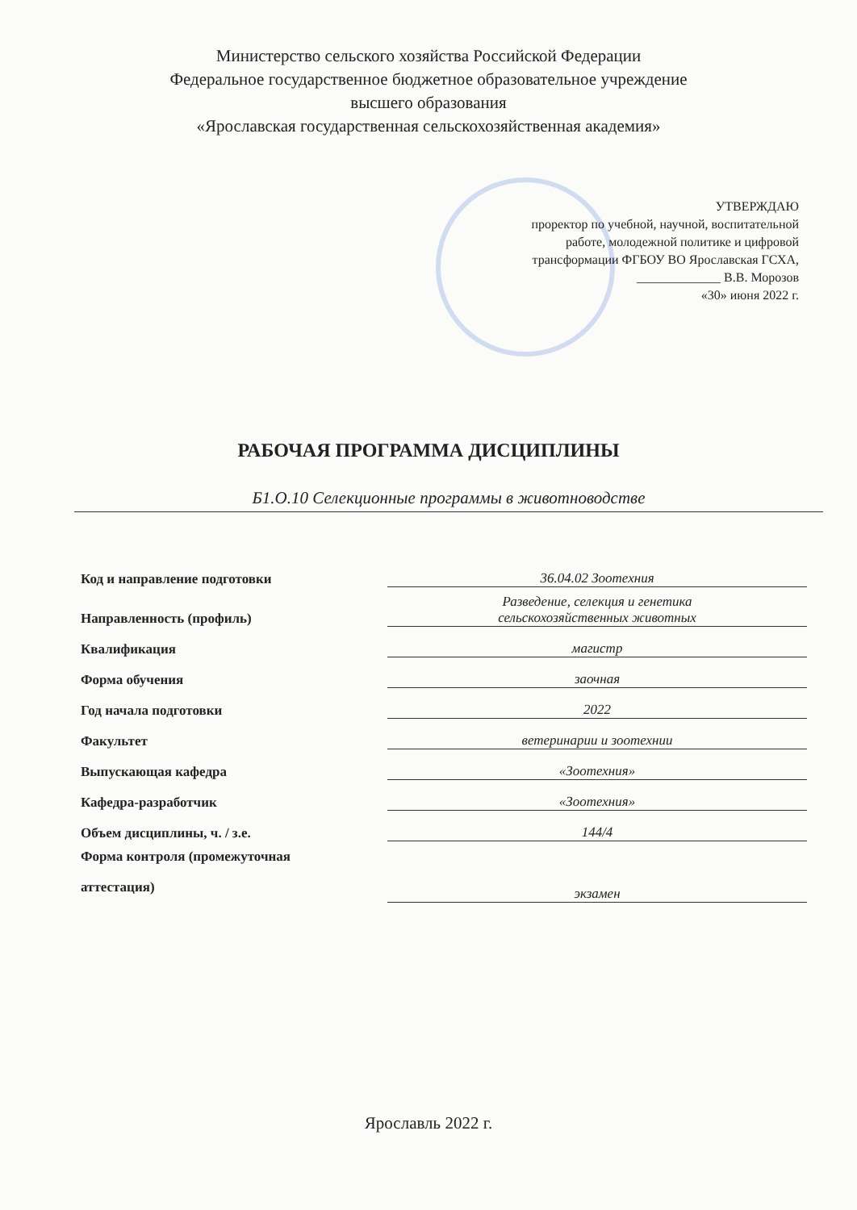Министерство сельского хозяйства Российской Федерации
Федеральное государственное бюджетное образовательное учреждение
высшего образования
«Ярославская государственная сельскохозяйственная академия»
УТВЕРЖДАЮ
проректор по учебной, научной, воспитательной
работе, молодежной политике и цифровой
трансформации ФГБОУ ВО Ярославская ГСХА,
_____________ В.В. Морозов
«30» июня 2022 г.
РАБОЧАЯ ПРОГРАММА ДИСЦИПЛИНЫ
Б1.О.10 Селекционные программы в животноводстве
| Код и направление подготовки | 36.04.02 Зоотехния |
| Направленность (профиль) | Разведение, селекция и генетика сельскохозяйственных животных |
| Квалификация | магистр |
| Форма обучения | заочная |
| Год начала подготовки | 2022 |
| Факультет | ветеринарии и зоотехнии |
| Выпускающая кафедра | «Зоотехния» |
| Кафедра-разработчик | «Зоотехния» |
| Объем дисциплины, ч. / з.е. | 144/4 |
| Форма контроля (промежуточная аттестация) | экзамен |
Ярославль 2022 г.